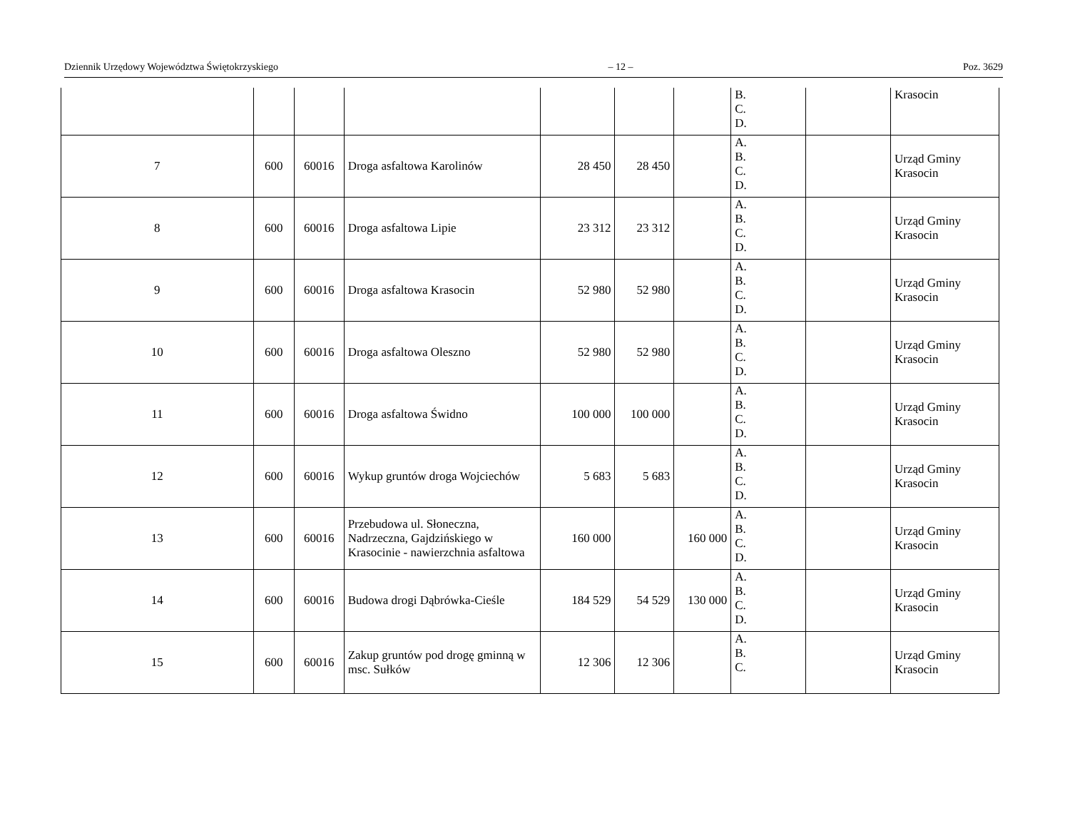Dziennik Urzędowy Województwa Świętokrzyskiego – 12 – Poz. 3629
| | | | | | | | B. C. D. | | Krasocin |
| 7 | 600 | 60016 | Droga asfaltowa Karolinów | 28 450 | 28 450 | | A. B. C. D. | | Urząd Gminy Krasocin |
| 8 | 600 | 60016 | Droga asfaltowa Lipie | 23 312 | 23 312 | | A. B. C. D. | | Urząd Gminy Krasocin |
| 9 | 600 | 60016 | Droga asfaltowa Krasocin | 52 980 | 52 980 | | A. B. C. D. | | Urząd Gminy Krasocin |
| 10 | 600 | 60016 | Droga asfaltowa Oleszno | 52 980 | 52 980 | | A. B. C. D. | | Urząd Gminy Krasocin |
| 11 | 600 | 60016 | Droga asfaltowa Świdno | 100 000 | 100 000 | | A. B. C. D. | | Urząd Gminy Krasocin |
| 12 | 600 | 60016 | Wykup gruntów droga Wojciechów | 5 683 | 5 683 | | A. B. C. D. | | Urząd Gminy Krasocin |
| 13 | 600 | 60016 | Przebudowa ul. Słoneczna, Nadrzeczna, Gajdzińskiego w Krasocinie - nawierzchnia asfaltowa | 160 000 | | 160 000 | A. B. C. D. | | Urząd Gminy Krasocin |
| 14 | 600 | 60016 | Budowa drogi Dąbrówka-Cieśle | 184 529 | 54 529 | 130 000 | A. B. C. D. | | Urząd Gminy Krasocin |
| 15 | 600 | 60016 | Zakup gruntów pod drogę gminną w msc. Sułków | 12 306 | 12 306 | | A. B. C. | | Urząd Gminy Krasocin |